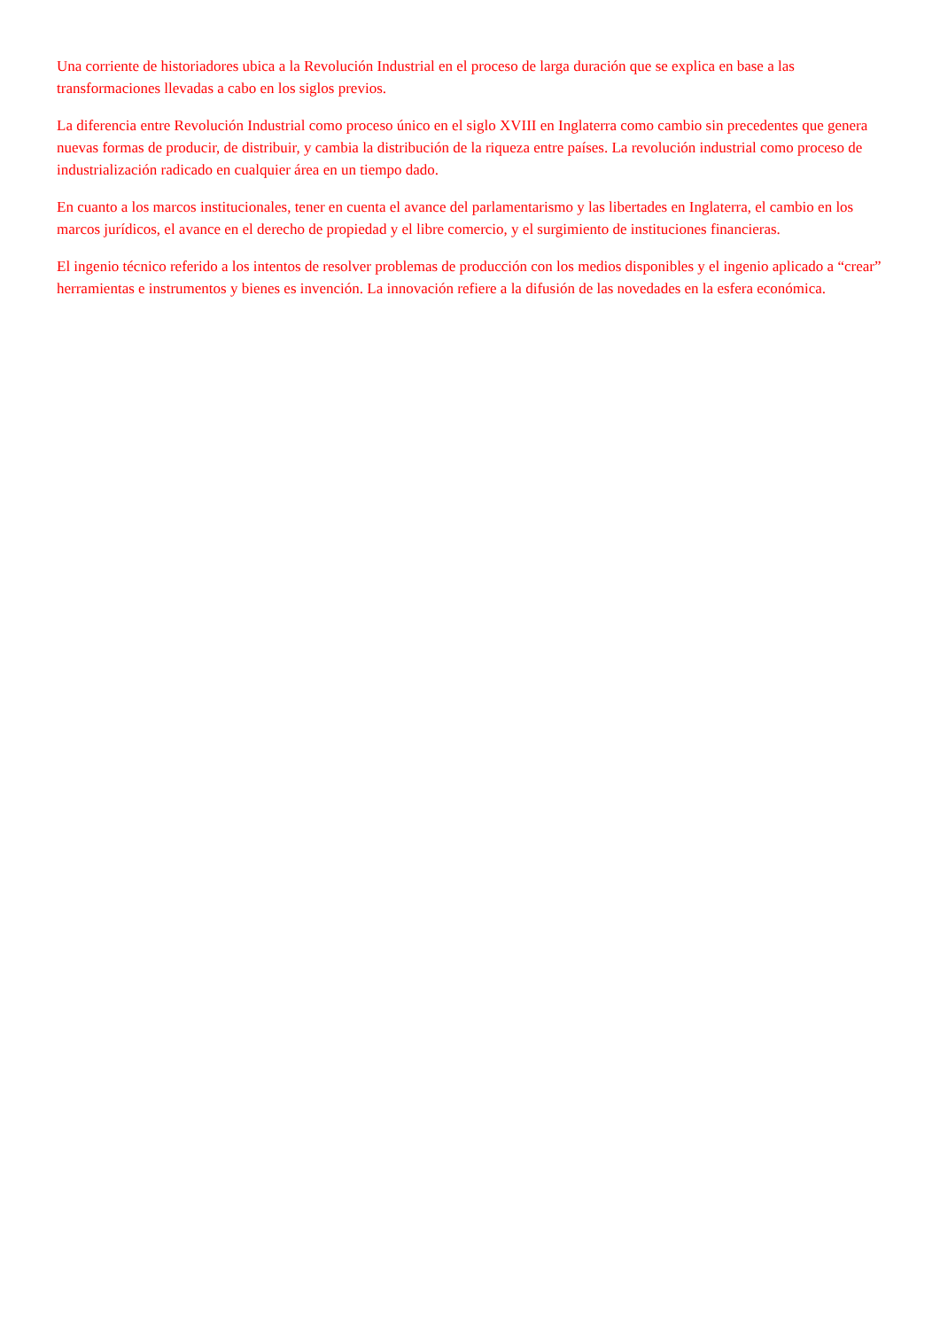Una corriente de historiadores ubica a la Revolución Industrial en el proceso de larga duración que se explica en base a las transformaciones llevadas a cabo en los siglos previos.
La diferencia entre Revolución Industrial como proceso único en el siglo XVIII en Inglaterra como cambio sin precedentes que genera nuevas formas de producir, de distribuir, y cambia la distribución de la riqueza entre países. La revolución industrial como proceso de industrialización radicado en cualquier área en un tiempo dado.
En cuanto a los marcos institucionales, tener en cuenta el avance del parlamentarismo y las libertades en Inglaterra, el cambio en los marcos jurídicos, el avance en el derecho de propiedad y el libre comercio, y el surgimiento de instituciones financieras.
El ingenio técnico referido a los intentos de resolver problemas de producción con los medios disponibles y el ingenio aplicado a “crear” herramientas e instrumentos y bienes es invención. La innovación refiere a la difusión de las novedades en la esfera económica.